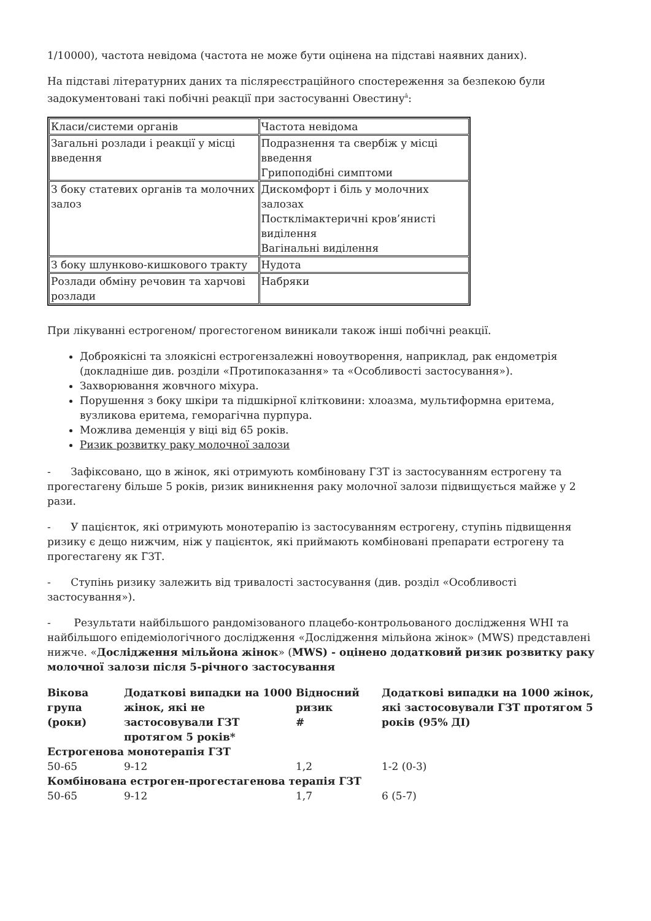1/10000), частота невідома (частота не може бути оцінена на підставі наявних даних).
На підставі літературних даних та післяреєстраційного спостереження за безпекою були задокументовані такі побічні реакції при застосуванні Овестину<sup>â</sup>:
| Класи/системи органів | Частота невідома |
| Загальні розлади і реакції у місці введення | Подразнення та свербіж у місці введення Грипоподібні симптоми |
| З боку статевих органів та молочних залоз | Дискомфорт і біль у молочних залозах Постклімактеричні кров’янисті виділення Вагінальні виділення |
| З боку шлунково-кишкового тракту | Нудота |
| Розлади обміну речовин та харчові розлади | Набряки |
При лікуванні естрогеном/ прогестогеном виникали також інші побічні реакції.
Доброякісні та злоякісні естрогензалежні новоутворення, наприклад, рак ендометрія (докладніше див. розділи «Протипоказання» та «Особливості застосування»).
Захворювання жовчного міхура.
Порушення з боку шкіри та підшкірної клітковини: хлоазма, мультиформна еритема, вузликова еритема, геморагічна пурпура.
Можлива деменція у віці від 65 років.
Ризик розвитку раку молочної залози
- Зафіксовано, що в жінок, які отримують комбіновану ГЗТ із застосуванням естрогену та прогестагену більше 5 років, ризик виникнення раку молочної залози підвищується майже у 2 рази.
- У пацієнток, які отримують монотерапію із застосуванням естрогену, ступінь підвищення ризику є дещо нижчим, ніж у пацієнток, які приймають комбіновані препарати естрогену та прогестагену як ГЗТ.
- Ступінь ризику залежить від тривалості застосування (див. розділ «Особливості застосування»).
- Результати найбільшого рандомізованого плацебо-контрольованого дослідження WHI та найбільшого епідеміологічного дослідження «Дослідження мільйона жінок» (MWS) представлені нижче. «Дослідження мільйона жінок» (MWS) - оцінено додатковий ризик розвитку раку молочної залози після 5-річного застосування
| Вікова група (роки) | Додаткові випадки на 1000 жінок, які не застосовували ГЗТ протягом 5 років* | Відносний ризик # | Додаткові випадки на 1000 жінок, які застосовували ГЗТ протягом 5 років (95% ДІ) |
| --- | --- | --- | --- |
| Естрогенова монотерапія ГЗТ | | | |
| 50-65 | 9-12 | 1,2 | 1-2 (0-3) |
| Комбінована естроген-прогестагенова терапія ГЗТ | | | |
| 50-65 | 9-12 | 1,7 | 6 (5-7) |